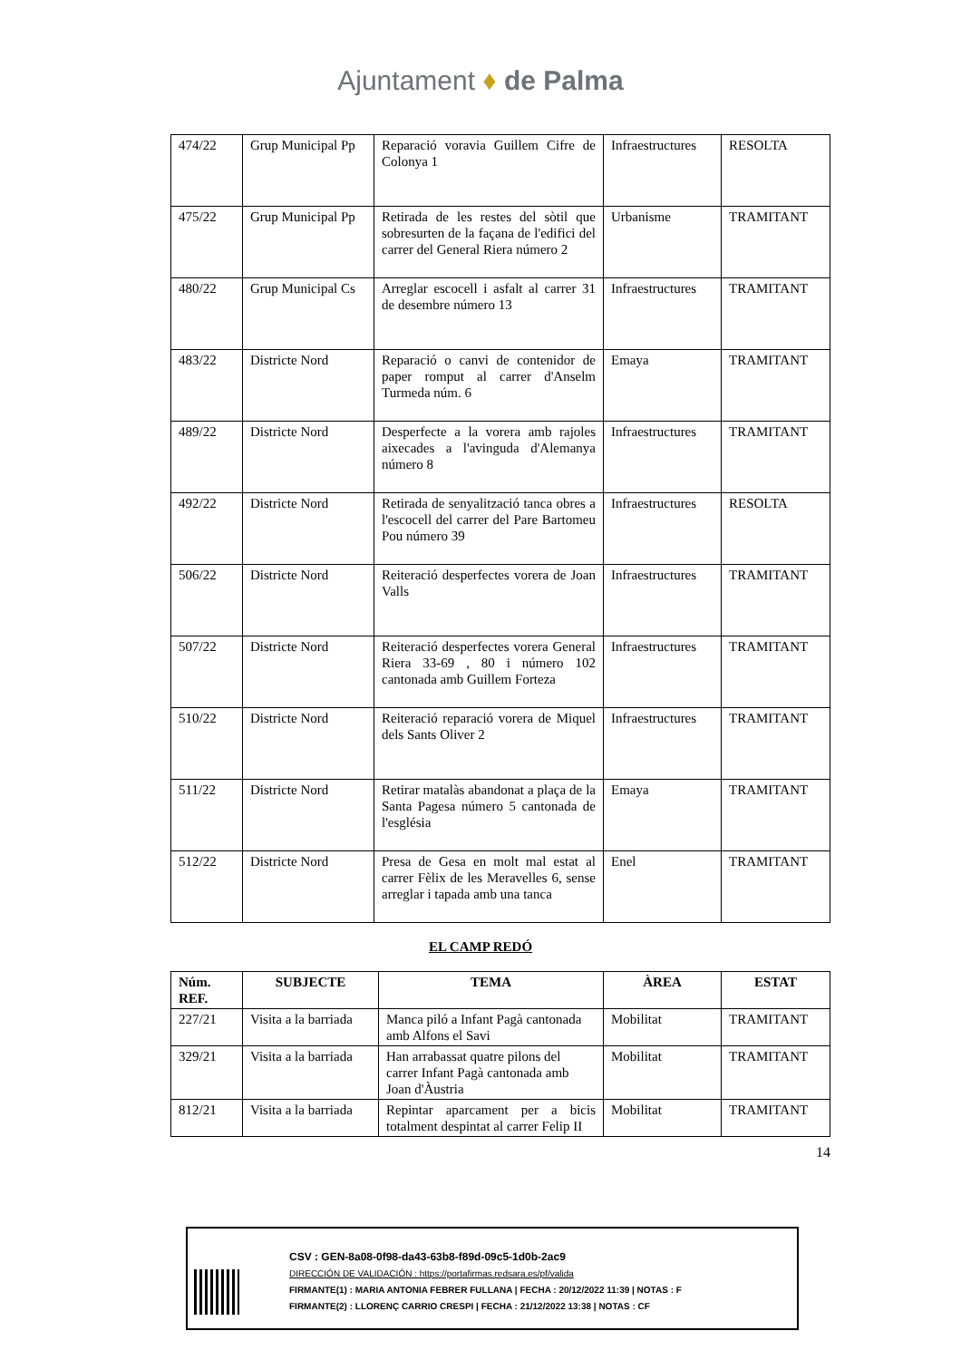Ajuntament ♦ de Palma
| 474/22 | Grup Municipal Pp | Reparació voravia Guillem Cifre de Colonya 1 | Infraestructures | RESOLTA |
| 475/22 | Grup Municipal Pp | Retirada de les restes del sòtil que sobresurten de la façana de l'edifici del carrer del General Riera número 2 | Urbanisme | TRAMITANT |
| 480/22 | Grup Municipal Cs | Arreglar escocell i asfalt al carrer 31 de desembre número 13 | Infraestructures | TRAMITANT |
| 483/22 | Districte Nord | Reparació o canvi de contenidor de paper romput al carrer d'Anselm Turmeda núm. 6 | Emaya | TRAMITANT |
| 489/22 | Districte Nord | Desperfecte a la vorera amb rajoles aixecades a l'avinguda d'Alemanya número 8 | Infraestructures | TRAMITANT |
| 492/22 | Districte Nord | Retirada de senyalització tanca obres a l'escocell del carrer del Pare Bartomeu Pou número 39 | Infraestructures | RESOLTA |
| 506/22 | Districte Nord | Reiteració desperfectes vorera de Joan Valls | Infraestructures | TRAMITANT |
| 507/22 | Districte Nord | Reiteració desperfectes vorera General Riera 33-69 , 80 i número 102 cantonada amb Guillem Forteza | Infraestructures | TRAMITANT |
| 510/22 | Districte Nord | Reiteració reparació vorera de Miquel dels Sants Oliver 2 | Infraestructures | TRAMITANT |
| 511/22 | Districte Nord | Retirar matalàs abandonat a plaça de la Santa Pagesa número 5 cantonada de l'església | Emaya | TRAMITANT |
| 512/22 | Districte Nord | Presa de Gesa en molt mal estat al carrer Fèlix de les Meravelles 6, sense arreglar i tapada amb una tanca | Enel | TRAMITANT |
EL CAMP REDÓ
| Núm. REF. | SUBJECTE | TEMA | ÀREA | ESTAT |
| --- | --- | --- | --- | --- |
| 227/21 | Visita a la barriada | Manca piló a Infant Pagà cantonada amb Alfons el Savi | Mobilitat | TRAMITANT |
| 329/21 | Visita a la barriada | Han arrabassat quatre pilons del carrer Infant Pagà cantonada amb Joan d'Àustria | Mobilitat | TRAMITANT |
| 812/21 | Visita a la barriada | Repintar aparcament per a bicis totalment despintat al carrer Felip II | Mobilitat | TRAMITANT |
14
CSV : GEN-8a08-0f98-da43-63b8-f89d-09c5-1d0b-2ac9
DIRECCIÓN DE VALIDACIÓN : https://portafirmas.redsara.es/pf/valida
FIRMANTE(1) : MARIA ANTONIA FEBRER FULLANA | FECHA : 20/12/2022 11:39 | NOTAS : F
FIRMANTE(2) : LLORENÇ CARRIO CRESPI | FECHA : 21/12/2022 13:38 | NOTAS : CF